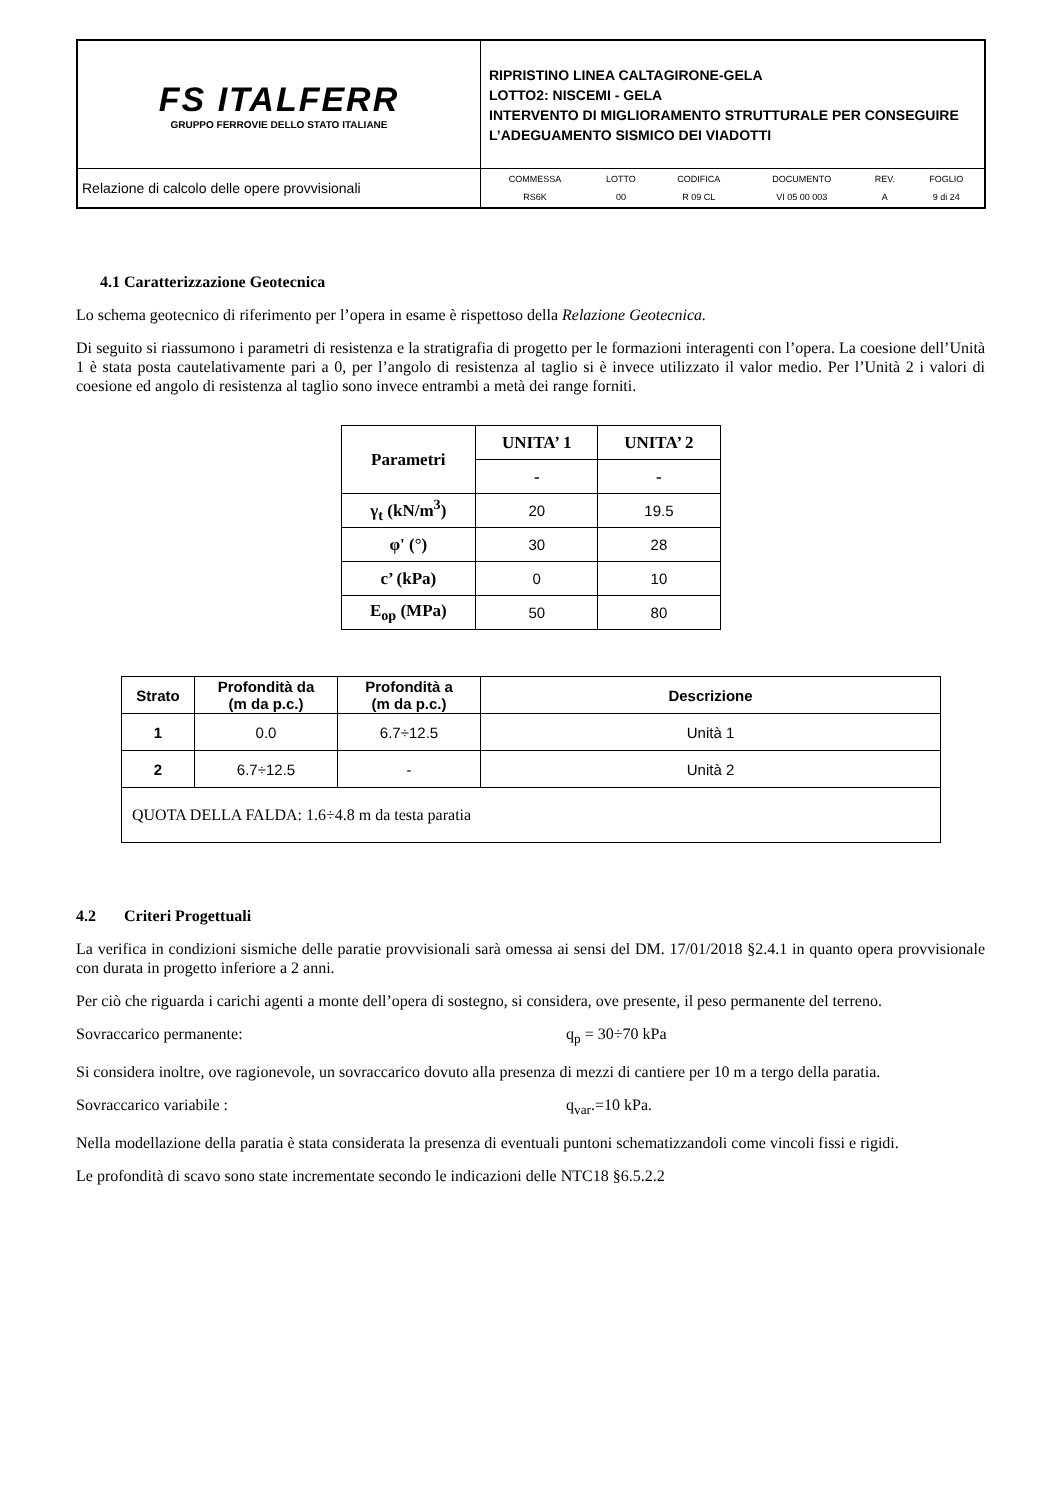| FS ITALFERR GRUPPO FERROVIE DELLO STATO ITALIANE | RIPRISTINO LINEA CALTAGIRONE-GELA LOTTO2: NISCEMI - GELA INTERVENTO DI MIGLIORAMENTO STRUTTURALE PER CONSEGUIRE L’ADEGUAMENTO SISMICO DEI VIADOTTI |
| Relazione di calcolo delle opere provvisionali | / COMMESSA / LOTTO / CODIFICA / DOCUMENTO / REV. / FOGLIO / / RS6K / 00 / R 09 CL / VI 05 00 003 / A / 9 di 24 / |
4.1 Caratterizzazione Geotecnica
Lo schema geotecnico di riferimento per l’opera in esame è rispettoso della Relazione Geotecnica.
Di seguito si riassumono i parametri di resistenza e la stratigrafia di progetto per le formazioni interagenti con l’opera. La coesione dell’Unità 1 è stata posta cautelativamente pari a 0, per l’angolo di resistenza al taglio si è invece utilizzato il valor medio. Per l’Unità 2 i valori di coesione ed angolo di resistenza al taglio sono invece entrambi a metà dei range forniti.
| Parametri | UNITA’ 1 | UNITA’ 2 |
| --- | --- | --- |
| | - | - |
| γ<sub>t</sub> (kN/m<sup>3</sup>) | 20 | 19.5 |
| φ' (°) | 30 | 28 |
| c’ (kPa) | 0 | 10 |
| E<sub>op</sub> (MPa) | 50 | 80 |
| Strato | Profondità da (m da p.c.) | Profondità a (m da p.c.) | Descrizione |
| --- | --- | --- | --- |
| 1 | 0.0 | 6.7÷12.5 | Unità 1 |
| 2 | 6.7÷12.5 | - | Unità 2 |
| QUOTA DELLA FALDA: 1.6÷4.8 m da testa paratia | | | |
4.2 Criteri Progettuali
La verifica in condizioni sismiche delle paratie provvisionali sarà omessa ai sensi del DM. 17/01/2018 §2.4.1 in quanto opera provvisionale con durata in progetto inferiore a 2 anni.
Per ciò che riguarda i carichi agenti a monte dell’opera di sostegno, si considera, ove presente, il peso permanente del terreno.
Sovraccarico permanente: q<sub>p</sub> = 30÷70 kPa
Si considera inoltre, ove ragionevole, un sovraccarico dovuto alla presenza di mezzi di cantiere per 10 m a tergo della paratia.
Sovraccarico variabile : q<sub>var</sub>.=10 kPa.
Nella modellazione della paratia è stata considerata la presenza di eventuali puntoni schematizzandoli come vincoli fissi e rigidi.
Le profondità di scavo sono state incrementate secondo le indicazioni delle NTC18 §6.5.2.2